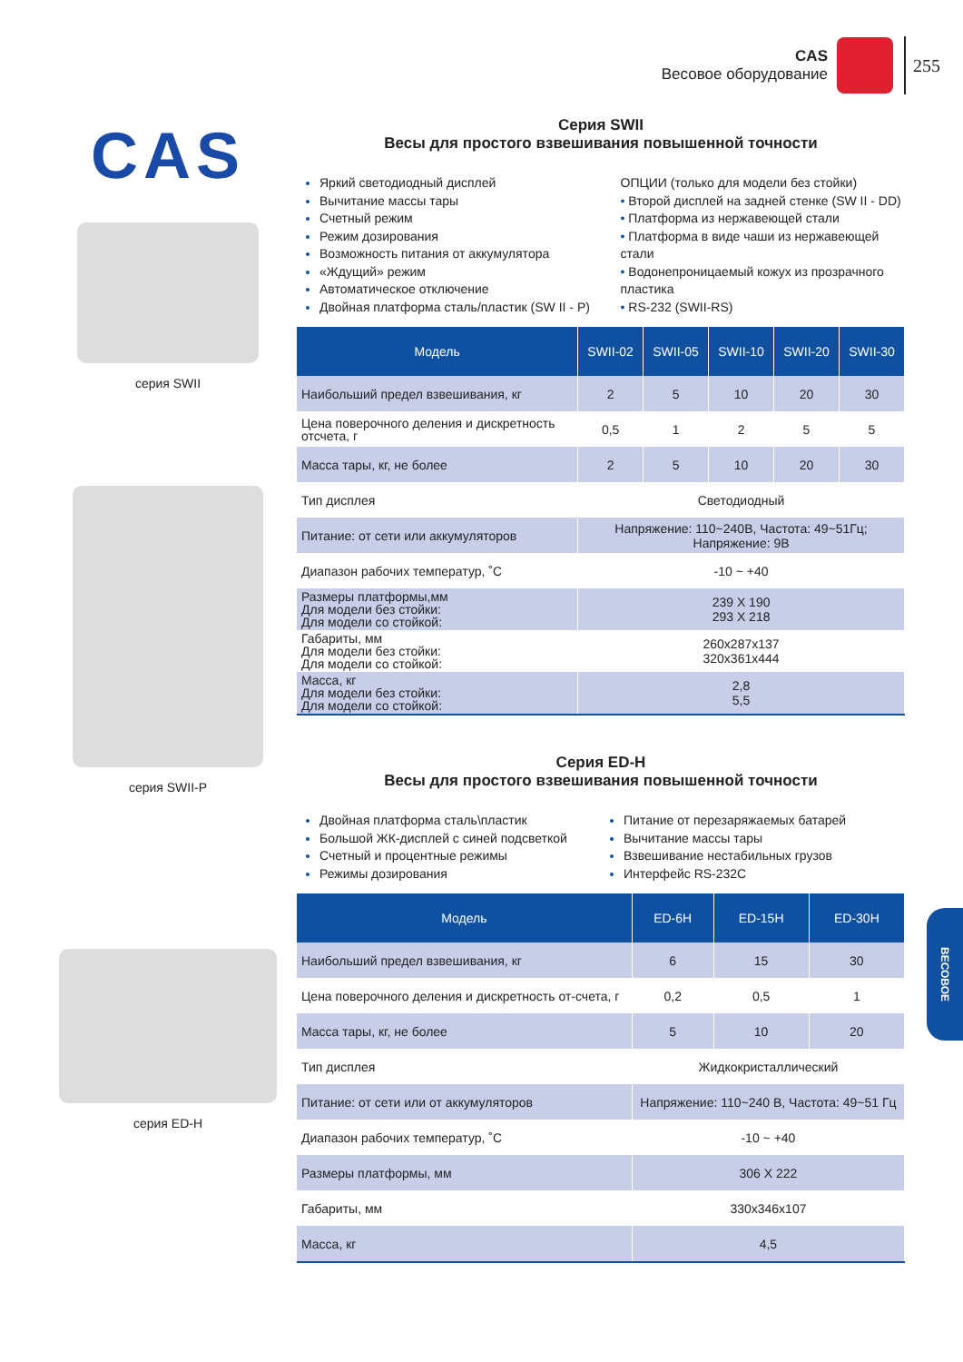CAS
Весовое оборудование
255
CAS
серия SWII
серия SWII-P
серия ED-H
Серия SWII
Весы для простого взвешивания повышенной точности
Яркий светодиодный дисплей
Вычитание массы тары
Счетный режим
Режим дозирования
Возможность питания от аккумулятора
«Ждущий» режим
Автоматическое отключение
Двойная платформа сталь/пластик (SW II - P)
ОПЦИИ (только для модели без стойки)
• Второй дисплей на задней стенке (SW II - DD)
• Платформа из нержавеющей стали
• Платформа в виде чаши из нержавеющей стали
• Водонепроницаемый кожух из прозрачного пластика
• RS-232 (SWII-RS)
| Модель | SWII-02 | SWII-05 | SWII-10 | SWII-20 | SWII-30 |
| --- | --- | --- | --- | --- | --- |
| Наибольший предел взвешивания, кг | 2 | 5 | 10 | 20 | 30 |
| Цена поверочного деления и дискретность отсчета, г | 0,5 | 1 | 2 | 5 | 5 |
| Масса тары, кг, не более | 2 | 5 | 10 | 20 | 30 |
| Тип дисплея | Светодиодный | | | | |
| Питание: от сети или аккумуляторов | Напряжение: 110~240В, Частота: 49~51Гц; Напряжение: 9В | | | | |
| Диапазон рабочих температур, ˚С | -10 ~ +40 | | | | |
| Размеры платформы,мм Для модели без стойки: Для модели со стойкой: | 239 X 190 293 X 218 | | | | |
| Габариты, мм Для модели без стойки: Для модели со стойкой: | 260x287x137 320x361x444 | | | | |
| Масса, кг Для модели без стойки: Для модели со стойкой: | 2,8 5,5 | | | | |
Серия ED-H
Весы для простого взвешивания повышенной точности
Двойная платформа сталь\пластик
Большой ЖК-дисплей с синей подсветкой
Счетный и процентные режимы
Режимы дозирования
Питание от перезаряжаемых батарей
Вычитание массы тары
Взвешивание нестабильных грузов
Интерфейс RS-232C
| Модель | ED-6H | ED-15H | ED-30H |
| --- | --- | --- | --- |
| Наибольший предел взвешивания, кг | 6 | 15 | 30 |
| Цена поверочного деления и дискретность от-счета, г | 0,2 | 0,5 | 1 |
| Масса тары, кг, не более | 5 | 10 | 20 |
| Тип дисплея | Жидкокристаллический | | |
| Питание: от сети или от аккумуляторов | Напряжение: 110~240 В, Частота: 49~51 Гц | | |
| Диапазон рабочих температур, ˚С | -10 ~ +40 | | |
| Размеры платформы, мм | 306 X 222 | | |
| Габариты, мм | 330x346x107 | | |
| Масса, кг | 4,5 | | |
ВЕСОВОЕ